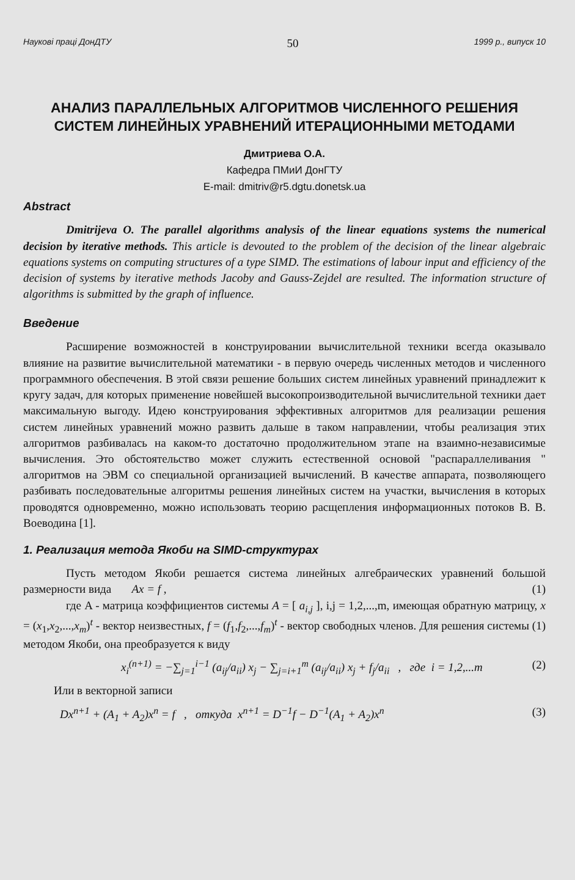Наукові праці ДонДТУ 50 1999 р., випуск 10
АНАЛИЗ ПАРАЛЛЕЛЬНЫХ АЛГОРИТМОВ ЧИСЛЕННОГО РЕШЕНИЯ СИСТЕМ ЛИНЕЙНЫХ УРАВНЕНИЙ ИТЕРАЦИОННЫМИ МЕТОДАМИ
Дмитриева О.А.
Кафедра ПМиИ ДонГТУ
E-mail: dmitriv@r5.dgtu.donetsk.ua
Abstract
Dmitrijeva O. The parallel algorithms analysis of the linear equations systems the numerical decision by iterative methods. This article is devouted to the problem of the decision of the linear algebraic equations systems on computing structures of a type SIMD. The estimations of labour input and efficiency of the decision of systems by iterative methods Jacoby and Gauss-Zejdel are resulted. The information structure of algorithms is submitted by the graph of influence.
Введение
Расширение возможностей в конструировании вычислительной техники всегда оказывало влияние на развитие вычислительной математики - в первую очередь численных методов и численного программного обеспечения. В этой связи решение больших систем линейных уравнений принадлежит к кругу задач, для которых применение новейшей высокопроизводительной вычислительной техники дает максимальную выгоду. Идею конструирования эффективных алгоритмов для реализации решения систем линейных уравнений можно развить дальше в таком направлении, чтобы реализация этих алгоритмов разбивалась на каком-то достаточно продолжительном этапе на взаимно-независимые вычисления. Это обстоятельство может служить естественной основой "распараллеливания " алгоритмов на ЭВМ со специальной организацией вычислений. В качестве аппарата, позволяющего разбивать последовательные алгоритмы решения линейных систем на участки, вычисления в которых проводятся одновременно, можно использовать теорию расщепления информационных потоков В. В. Воеводина [1].
1. Реализация метода Якоби на SIMD-структурах
Пусть методом Якоби решается система линейных алгебраических уравнений большой размерности вида Ax = f , (1)
где A - матрица коэффициентов системы A = [ a<sub>i,j</sub> ], i,j = 1,2,...,m, имеющая обратную матрицу, x = (x<sub>1</sub>,x<sub>2</sub>,...,x<sub>m</sub>)<sup>t</sup> - вектор неизвестных, f = (f<sub>1</sub>,f<sub>2</sub>,...,f<sub>m</sub>)<sup>t</sup> - вектор свободных членов. Для решения системы (1) методом Якоби, она преобразуется к виду
x<sub>i</sub><sup>(n+1)</sup> = −∑<sub>j=1</sub><sup>i−1</sup> (a<sub>ij</sub>/a<sub>ii</sub>) x<sub>j</sub> − ∑<sub>j=i+1</sub><sup>m</sup> (a<sub>ij</sub>/a<sub>ii</sub>) x<sub>j</sub> + f<sub>j</sub>/a<sub>ii</sub> , где i = 1,2,...m (2)
Или в векторной записи
Dx<sup>n+1</sup> + (A<sub>1</sub> + A<sub>2</sub>)x<sup>n</sup> = f , откуда x<sup>n+1</sup> = D<sup>−1</sup>f − D<sup>−1</sup>(A<sub>1</sub> + A<sub>2</sub>)x<sup>n</sup> (3)